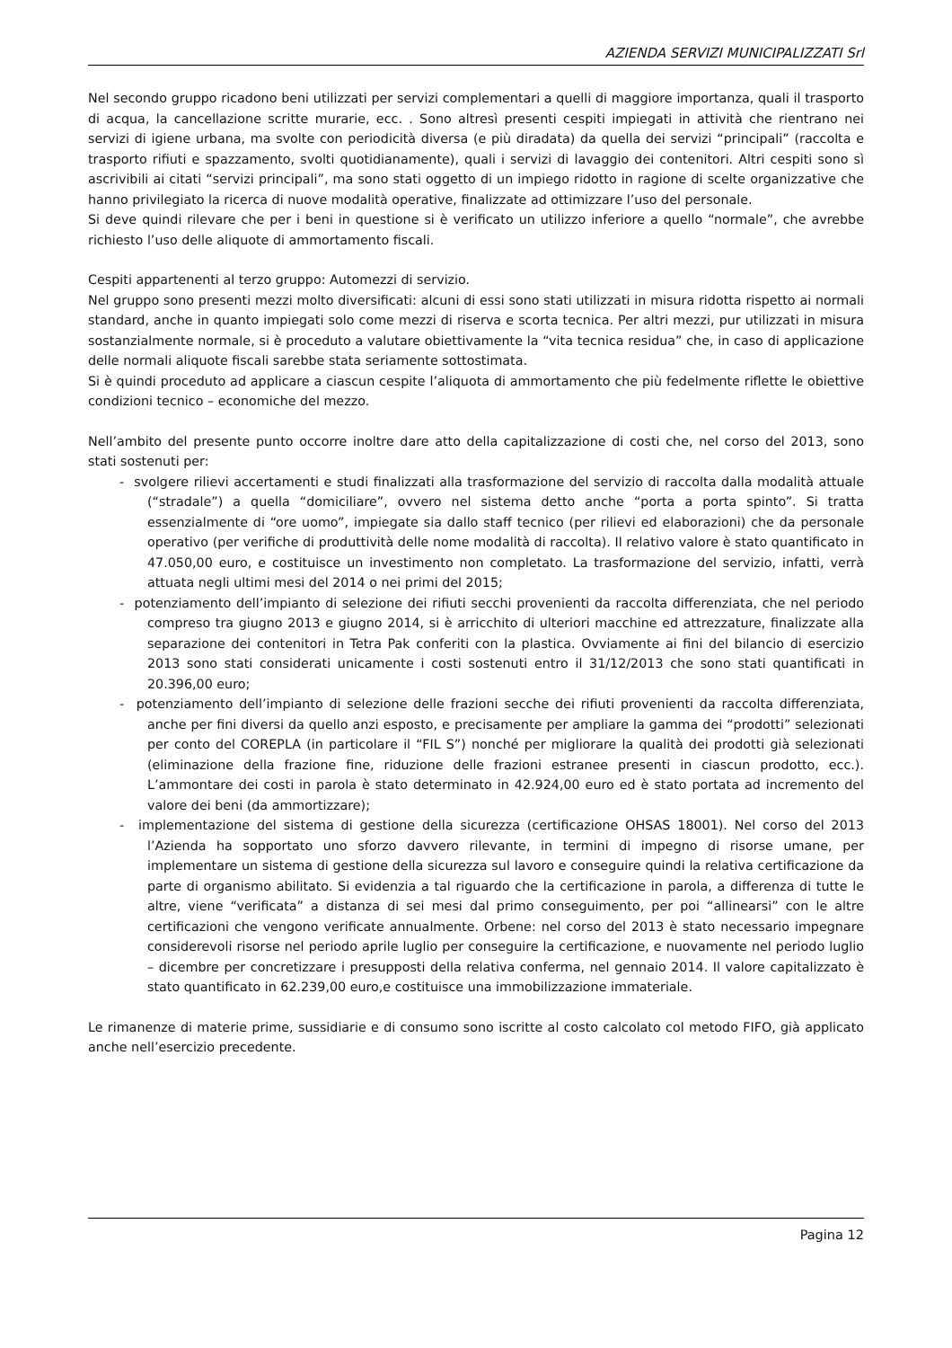AZIENDA SERVIZI MUNICIPALIZZATI Srl
Nel secondo gruppo ricadono beni utilizzati per servizi complementari a quelli di maggiore importanza, quali il trasporto di acqua, la cancellazione scritte murarie, ecc. . Sono altresì presenti cespiti impiegati in attività che rientrano nei servizi di igiene urbana, ma svolte con periodicità diversa (e più diradata) da quella dei servizi “principali” (raccolta e trasporto rifiuti e spazzamento, svolti quotidianamente), quali i servizi di lavaggio dei contenitori. Altri cespiti sono sì ascrivibili ai citati “servizi principali”, ma sono stati oggetto di un impiego ridotto in ragione di scelte organizzative che hanno privilegiato la ricerca di nuove modalità operative, finalizzate ad ottimizzare l’uso del personale.
Si deve quindi rilevare che per i beni in questione si è verificato un utilizzo inferiore a quello “normale”, che avrebbe richiesto l’uso delle aliquote di ammortamento fiscali.
Cespiti appartenenti al terzo gruppo: Automezzi di servizio.
Nel gruppo sono presenti mezzi molto diversificati: alcuni di essi sono stati utilizzati in misura ridotta rispetto ai normali standard, anche in quanto impiegati solo come mezzi di riserva e scorta tecnica. Per altri mezzi, pur utilizzati in misura sostanzialmente normale, si è proceduto a valutare obiettivamente la “vita tecnica residua” che, in caso di applicazione delle normali aliquote fiscali sarebbe stata seriamente sottostimata.
Si è quindi proceduto ad applicare a ciascun cespite l’aliquota di ammortamento che più fedelmente riflette le obiettive condizioni tecnico – economiche del mezzo.
Nell’ambito del presente punto occorre inoltre dare atto della capitalizzazione di costi che, nel corso del 2013, sono stati sostenuti per:
- svolgere rilievi accertamenti e studi finalizzati alla trasformazione del servizio di raccolta dalla modalità attuale (“stradale”) a quella “domiciliare”, ovvero nel sistema detto anche “porta a porta spinto”. Si tratta essenzialmente di “ore uomo”, impiegate sia dallo staff tecnico (per rilievi ed elaborazioni) che da personale operativo (per verifiche di produttività delle nome modalità di raccolta). Il relativo valore è stato quantificato in 47.050,00 euro, e costituisce un investimento non completato. La trasformazione del servizio, infatti, verrà attuata negli ultimi mesi del 2014 o nei primi del 2015;
- potenziamento dell’impianto di selezione dei rifiuti secchi provenienti da raccolta differenziata, che nel periodo compreso tra giugno 2013 e giugno 2014, si è arricchito di ulteriori macchine ed attrezzature, finalizzate alla separazione dei contenitori in Tetra Pak conferiti con la plastica. Ovviamente ai fini del bilancio di esercizio 2013 sono stati considerati unicamente i costi sostenuti entro il 31/12/2013 che sono stati quantificati in 20.396,00 euro;
- potenziamento dell’impianto di selezione delle frazioni secche dei rifiuti provenienti da raccolta differenziata, anche per fini diversi da quello anzi esposto, e precisamente per ampliare la gamma dei “prodotti” selezionati per conto del COREPLA (in particolare il “FIL S”) nonché per migliorare la qualità dei prodotti già selezionati (eliminazione della frazione fine, riduzione delle frazioni estranee presenti in ciascun prodotto, ecc.). L’ammontare dei costi in parola è stato determinato in 42.924,00 euro ed è stato portata ad incremento del valore dei beni (da ammortizzare);
- implementazione del sistema di gestione della sicurezza (certificazione OHSAS 18001). Nel corso del 2013 l’Azienda ha sopportato uno sforzo davvero rilevante, in termini di impegno di risorse umane, per implementare un sistema di gestione della sicurezza sul lavoro e conseguire quindi la relativa certificazione da parte di organismo abilitato. Si evidenzia a tal riguardo che la certificazione in parola, a differenza di tutte le altre, viene “verificata” a distanza di sei mesi dal primo conseguimento, per poi “allinearsi” con le altre certificazioni che vengono verificate annualmente. Orbene: nel corso del 2013 è stato necessario impegnare considerevoli risorse nel periodo aprile luglio per conseguire la certificazione, e nuovamente nel periodo luglio – dicembre per concretizzare i presupposti della relativa conferma, nel gennaio 2014. Il valore capitalizzato è stato quantificato in 62.239,00 euro,e costituisce una immobilizzazione immateriale.
Le rimanenze di materie prime, sussidiarie e di consumo sono iscritte al costo calcolato col metodo FIFO, già applicato anche nell’esercizio precedente.
Pagina 12